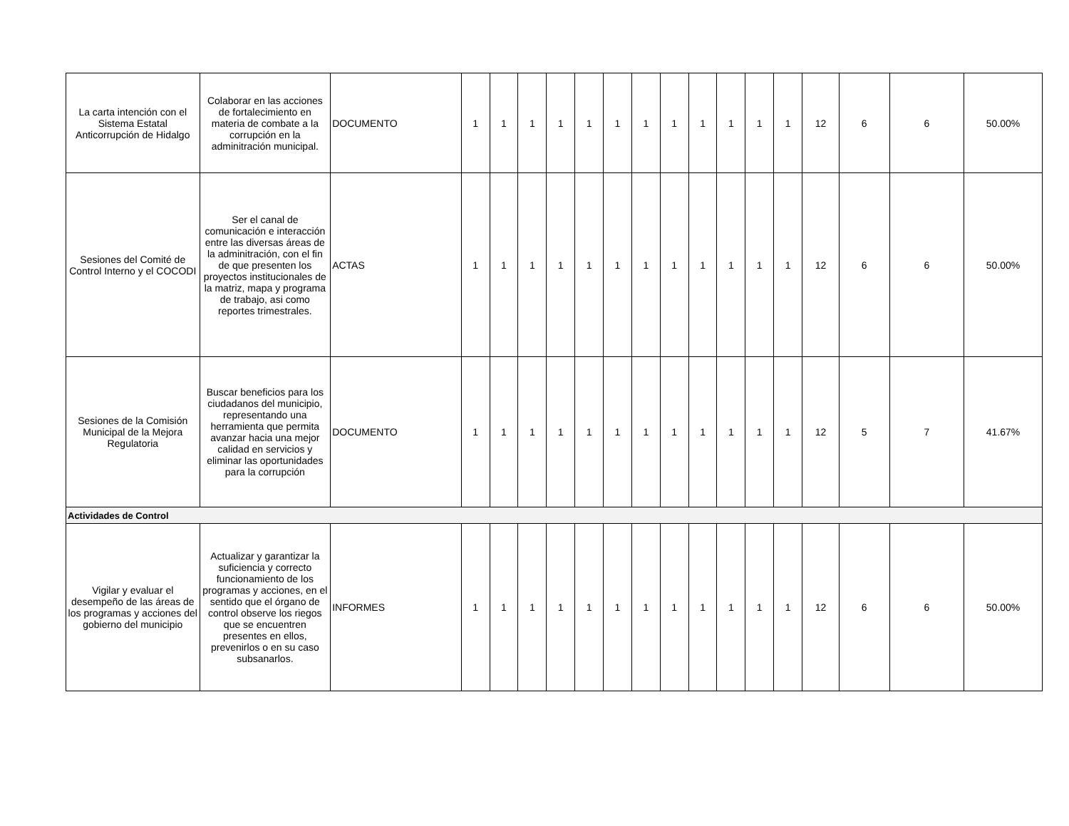| La carta intención con el Sistema Estatal Anticorrupción de Hidalgo | Colaborar en las acciones de fortalecimiento en materia de combate a la corrupción en la adminitración municipal. | DOCUMENTO | 1 | 1 | 1 | 1 | 1 | 1 | 1 | 1 | 1 | 1 | 1 | 1 | 12 | 6 | 6 | 50.00% |
| Sesiones del Comité de Control Interno y el COCODI | Ser el canal de comunicación e interacción entre las diversas áreas de la adminitración, con el fin de que presenten los proyectos institucionales de la matriz, mapa y programa de trabajo, asi como reportes trimestrales. | ACTAS | 1 | 1 | 1 | 1 | 1 | 1 | 1 | 1 | 1 | 1 | 1 | 1 | 12 | 6 | 6 | 50.00% |
| Sesiones de la Comisión Municipal de la Mejora Regulatoria | Buscar beneficios para los ciudadanos del municipio, representando una herramienta que permita avanzar hacia una mejor calidad en servicios y eliminar las oportunidades para la corrupción | DOCUMENTO | 1 | 1 | 1 | 1 | 1 | 1 | 1 | 1 | 1 | 1 | 1 | 1 | 12 | 5 | 7 | 41.67% |
| Actividades de Control | | | | | | | | | | | | | | | | | | |
| Vigilar y evaluar el desempeño de las áreas de los programas y acciones del gobierno del municipio | Actualizar y garantizar la suficiencia y correcto funcionamiento de los programas y acciones, en el sentido que el órgano de control observe los riegos que se encuentren presentes en ellos, prevenirlos o en su caso subsanarlos. | INFORMES | 1 | 1 | 1 | 1 | 1 | 1 | 1 | 1 | 1 | 1 | 1 | 1 | 12 | 6 | 6 | 50.00% |